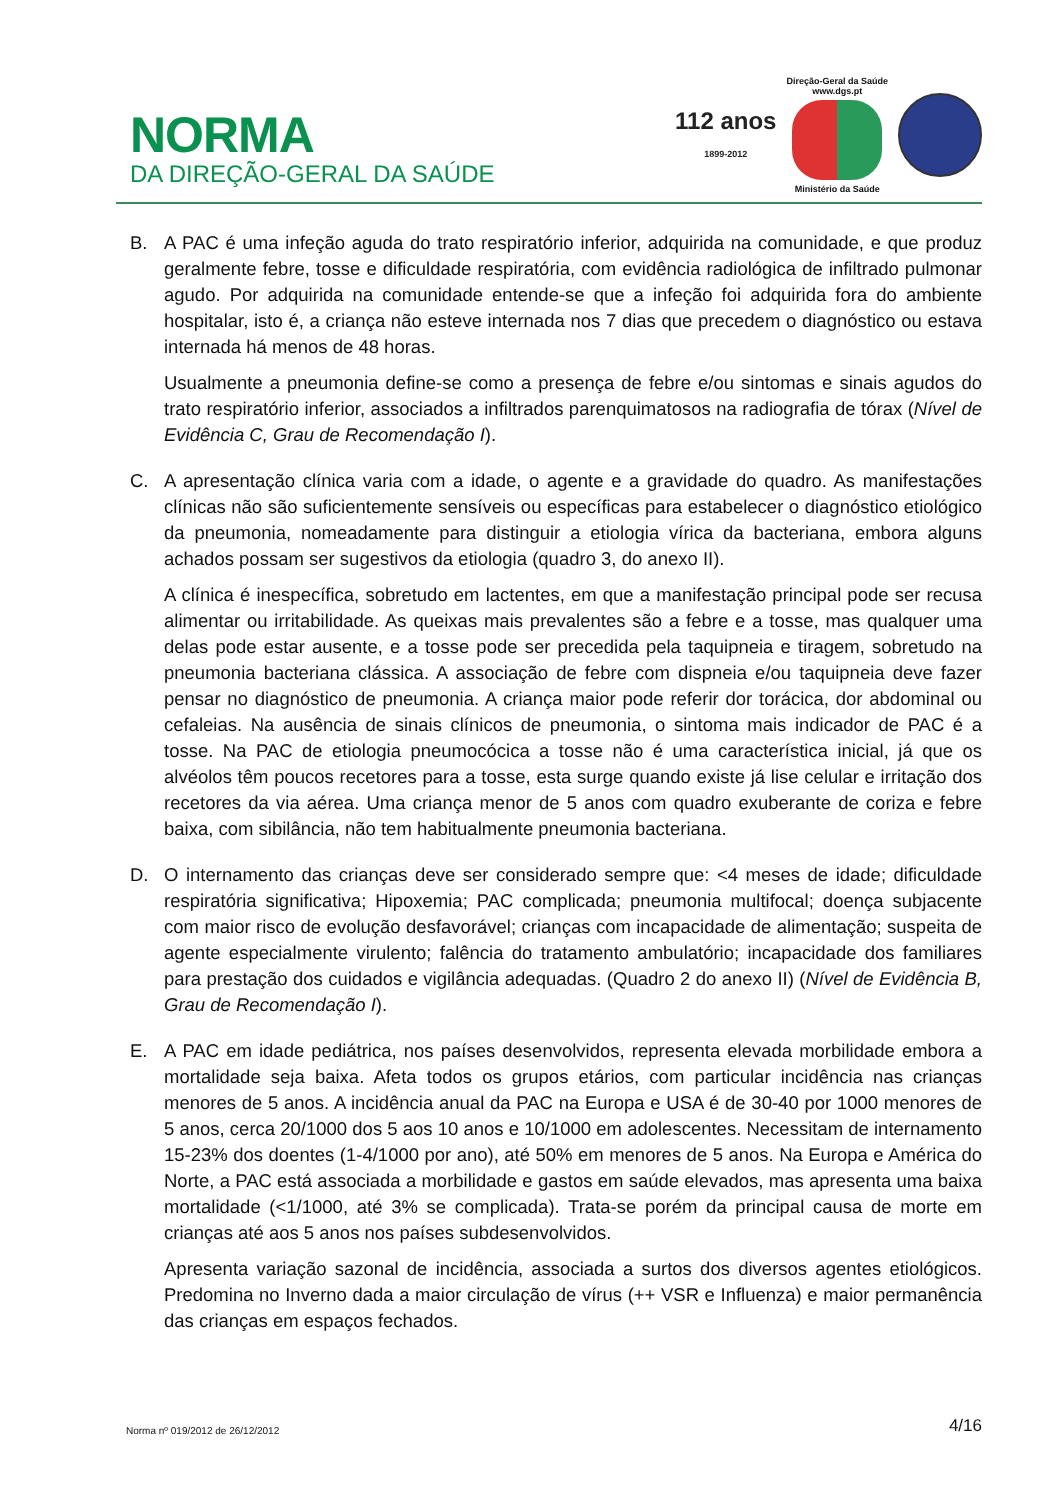NORMA
DA DIREÇÃO-GERAL DA SAÚDE
112 anos
1899-2012
Direção-Geral da Saúde
www.dgs.pt
Ministério da Saúde
B. A PAC é uma infeção aguda do trato respiratório inferior, adquirida na comunidade, e que produz geralmente febre, tosse e dificuldade respiratória, com evidência radiológica de infiltrado pulmonar agudo. Por adquirida na comunidade entende-se que a infeção foi adquirida fora do ambiente hospitalar, isto é, a criança não esteve internada nos 7 dias que precedem o diagnóstico ou estava internada há menos de 48 horas.
Usualmente a pneumonia define-se como a presença de febre e/ou sintomas e sinais agudos do trato respiratório inferior, associados a infiltrados parenquimatosos na radiografia de tórax (Nível de Evidência C, Grau de Recomendação I).
C. A apresentação clínica varia com a idade, o agente e a gravidade do quadro. As manifestações clínicas não são suficientemente sensíveis ou específicas para estabelecer o diagnóstico etiológico da pneumonia, nomeadamente para distinguir a etiologia vírica da bacteriana, embora alguns achados possam ser sugestivos da etiologia (quadro 3, do anexo II).
A clínica é inespecífica, sobretudo em lactentes, em que a manifestação principal pode ser recusa alimentar ou irritabilidade. As queixas mais prevalentes são a febre e a tosse, mas qualquer uma delas pode estar ausente, e a tosse pode ser precedida pela taquipneia e tiragem, sobretudo na pneumonia bacteriana clássica. A associação de febre com dispneia e/ou taquipneia deve fazer pensar no diagnóstico de pneumonia. A criança maior pode referir dor torácica, dor abdominal ou cefaleias. Na ausência de sinais clínicos de pneumonia, o sintoma mais indicador de PAC é a tosse. Na PAC de etiologia pneumocócica a tosse não é uma característica inicial, já que os alvéolos têm poucos recetores para a tosse, esta surge quando existe já lise celular e irritação dos recetores da via aérea. Uma criança menor de 5 anos com quadro exuberante de coriza e febre baixa, com sibilância, não tem habitualmente pneumonia bacteriana.
D. O internamento das crianças deve ser considerado sempre que: <4 meses de idade; dificuldade respiratória significativa; Hipoxemia; PAC complicada; pneumonia multifocal; doença subjacente com maior risco de evolução desfavorável; crianças com incapacidade de alimentação; suspeita de agente especialmente virulento; falência do tratamento ambulatório; incapacidade dos familiares para prestação dos cuidados e vigilância adequadas. (Quadro 2 do anexo II) (Nível de Evidência B, Grau de Recomendação I).
E. A PAC em idade pediátrica, nos países desenvolvidos, representa elevada morbilidade embora a mortalidade seja baixa. Afeta todos os grupos etários, com particular incidência nas crianças menores de 5 anos. A incidência anual da PAC na Europa e USA é de 30-40 por 1000 menores de 5 anos, cerca 20/1000 dos 5 aos 10 anos e 10/1000 em adolescentes. Necessitam de internamento 15-23% dos doentes (1-4/1000 por ano), até 50% em menores de 5 anos. Na Europa e América do Norte, a PAC está associada a morbilidade e gastos em saúde elevados, mas apresenta uma baixa mortalidade (<1/1000, até 3% se complicada). Trata-se porém da principal causa de morte em crianças até aos 5 anos nos países subdesenvolvidos.
Apresenta variação sazonal de incidência, associada a surtos dos diversos agentes etiológicos. Predomina no Inverno dada a maior circulação de vírus (++ VSR e Influenza) e maior permanência das crianças em espaços fechados.
Norma nº 019/2012 de 26/12/2012 4/16